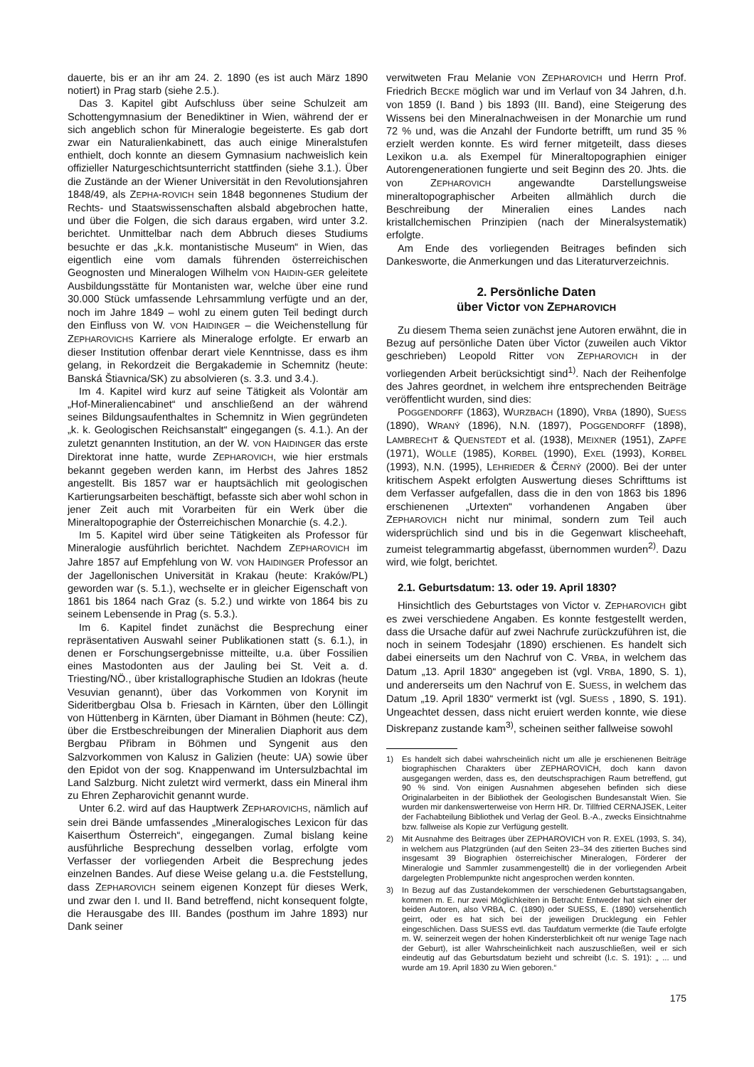dauerte, bis er an ihr am 24. 2. 1890 (es ist auch März 1890 notiert) in Prag starb (siehe 2.5.).
Das 3. Kapitel gibt Aufschluss über seine Schulzeit am Schottengymnasium der Benediktiner in Wien, während der er sich angeblich schon für Mineralogie begeisterte. Es gab dort zwar ein Naturalienkabinett, das auch einige Mineralstufen enthielt, doch konnte an diesem Gymnasium nachweislich kein offizieller Naturgeschichtsunterricht stattfinden (siehe 3.1.). Über die Zustände an der Wiener Universität in den Revolutionsjahren 1848/49, als ZEPHA-ROVICH sein 1848 begonnenes Studium der Rechts- und Staatswissenschaften alsbald abgebrochen hatte, und über die Folgen, die sich daraus ergaben, wird unter 3.2. berichtet. Unmittelbar nach dem Abbruch dieses Studiums besuchte er das „k.k. montanistische Museum“ in Wien, das eigentlich eine vom damals führenden österreichischen Geognosten und Mineralogen Wilhelm VON HAIDIN-GER geleitete Ausbildungsstätte für Montanisten war, welche über eine rund 30.000 Stück umfassende Lehrsammlung verfügte und an der, noch im Jahre 1849 – wohl zu einem guten Teil bedingt durch den Einfluss von W. VON HAIDINGER – die Weichenstellung für ZEPHAROVICHS Karriere als Mineraloge erfolgte. Er erwarb an dieser Institution offenbar derart viele Kenntnisse, dass es ihm gelang, in Rekordzeit die Bergakademie in Schemnitz (heute: Banská Štiavnica/SK) zu absolvieren (s. 3.3. und 3.4.).
Im 4. Kapitel wird kurz auf seine Tätigkeit als Volontär am „Hof-Mineraliencabinet“ und anschließend an der während seines Bildungsaufenthaltes in Schemnitz in Wien gegründeten „k. k. Geologischen Reichsanstalt“ eingegangen (s. 4.1.). An der zuletzt genannten Institution, an der W. VON HAIDINGER das erste Direktorat inne hatte, wurde ZEPHAROVICH, wie hier erstmals bekannt gegeben werden kann, im Herbst des Jahres 1852 angestellt. Bis 1857 war er hauptsächlich mit geologischen Kartierungsarbeiten beschäftigt, befasste sich aber wohl schon in jener Zeit auch mit Vorarbeiten für ein Werk über die Mineraltopographie der Österreichischen Monarchie (s. 4.2.).
Im 5. Kapitel wird über seine Tätigkeiten als Professor für Mineralogie ausführlich berichtet. Nachdem ZEPHAROVICH im Jahre 1857 auf Empfehlung von W. VON HAIDINGER Professor an der Jagellonischen Universität in Krakau (heute: Kraków/PL) geworden war (s. 5.1.), wechselte er in gleicher Eigenschaft von 1861 bis 1864 nach Graz (s. 5.2.) und wirkte von 1864 bis zu seinem Lebensende in Prag (s. 5.3.).
Im 6. Kapitel findet zunächst die Besprechung einer repräsentativen Auswahl seiner Publikationen statt (s. 6.1.), in denen er Forschungsergebnisse mitteilte, u.a. über Fossilien eines Mastodonten aus der Jauling bei St. Veit a. d. Triesting/NÖ., über kristallographische Studien an Idokras (heute Vesuvian genannt), über das Vorkommen von Korynit im Sideritbergbau Olsa b. Friesach in Kärnten, über den Löllingit von Hüttenberg in Kärnten, über Diamant in Böhmen (heute: CZ), über die Erstbeschreibungen der Mineralien Diaphorit aus dem Bergbau Přibram in Böhmen und Syngenit aus den Salzvorkommen von Kalusz in Galizien (heute: UA) sowie über den Epidot von der sog. Knappenwand im Untersulzbachtal im Land Salzburg. Nicht zuletzt wird vermerkt, dass ein Mineral ihm zu Ehren Zepharovichit genannt wurde.
Unter 6.2. wird auf das Hauptwerk ZEPHAROVICHS, nämlich auf sein drei Bände umfassendes „Mineralogisches Lexicon für das Kaiserthum Österreich“, eingegangen. Zumal bislang keine ausführliche Besprechung desselben vorlag, erfolgte vom Verfasser der vorliegenden Arbeit die Besprechung jedes einzelnen Bandes. Auf diese Weise gelang u.a. die Feststellung, dass ZEPHAROVICH seinem eigenen Konzept für dieses Werk, und zwar den I. und II. Band betreffend, nicht konsequent folgte, die Herausgabe des III. Bandes (posthum im Jahre 1893) nur Dank seiner
verwitweten Frau Melanie VON ZEPHAROVICH und Herrn Prof. Friedrich BECKE möglich war und im Verlauf von 34 Jahren, d.h. von 1859 (I. Band ) bis 1893 (III. Band), eine Steigerung des Wissens bei den Mineralnachweisen in der Monarchie um rund 72 % und, was die Anzahl der Fundorte betrifft, um rund 35 % erzielt werden konnte. Es wird ferner mitgeteilt, dass dieses Lexikon u.a. als Exempel für Mineraltopographien einiger Autorengenerationen fungierte und seit Beginn des 20. Jhts. die von ZEPHAROVICH angewandte Darstellungsweise mineraltopographischer Arbeiten allmählich durch die Beschreibung der Mineralien eines Landes nach kristallchemischen Prinzipien (nach der Mineralsystematik) erfolgte.
Am Ende des vorliegenden Beitrages befinden sich Dankesworte, die Anmerkungen und das Literaturverzeichnis.
2. Persönliche Daten
über Victor VON ZEPHAROVICH
Zu diesem Thema seien zunächst jene Autoren erwähnt, die in Bezug auf persönliche Daten über Victor (zuweilen auch Viktor geschrieben) Leopold Ritter VON ZEPHAROVICH in der vorliegenden Arbeit berücksichtigt sind<sup>1)</sup>. Nach der Reihenfolge des Jahres geordnet, in welchem ihre entsprechenden Beiträge veröffentlicht wurden, sind dies:
POGGENDORFF (1863), WURZBACH (1890), VRBA (1890), SUESS (1890), WRANÝ (1896), N.N. (1897), POGGENDORFF (1898), LAMBRECHT & QUENSTEDT et al. (1938), MEIXNER (1951), ZAPFE (1971), WÖLLE (1985), KORBEL (1990), EXEL (1993), KORBEL (1993), N.N. (1995), LEHRIEDER & ČERNÝ (2000). Bei der unter kritischem Aspekt erfolgten Auswertung dieses Schrifttums ist dem Verfasser aufgefallen, dass die in den von 1863 bis 1896 erschienenen „Urtexten“ vorhandenen Angaben über ZEPHAROVICH nicht nur minimal, sondern zum Teil auch widersprüchlich sind und bis in die Gegenwart klischeehaft, zumeist telegrammartig abgefasst, übernommen wurden<sup>2)</sup>. Dazu wird, wie folgt, berichtet.
2.1. Geburtsdatum: 13. oder 19. April 1830?
Hinsichtlich des Geburtstages von Victor v. ZEPHAROVICH gibt es zwei verschiedene Angaben. Es konnte festgestellt werden, dass die Ursache dafür auf zwei Nachrufe zurückzuführen ist, die noch in seinem Todesjahr (1890) erschienen. Es handelt sich dabei einerseits um den Nachruf von C. VRBA, in welchem das Datum „13. April 1830“ angegeben ist (vgl. VRBA, 1890, S. 1), und andererseits um den Nachruf von E. SUESS, in welchem das Datum „19. April 1830“ vermerkt ist (vgl. SUESS , 1890, S. 191). Ungeachtet dessen, dass nicht eruiert werden konnte, wie diese Diskrepanz zustande kam<sup>3)</sup>, scheinen seither fallweise sowohl
1) Es handelt sich dabei wahrscheinlich nicht um alle je erschienenen Beiträge biographischen Charakters über ZEPHAROVICH, doch kann davon ausgegangen werden, dass es, den deutschsprachigen Raum betreffend, gut 90 % sind. Von einigen Ausnahmen abgesehen befinden sich diese Originalarbeiten in der Bibliothek der Geologischen Bundesanstalt Wien. Sie wurden mir dankenswerterweise von Herrn HR. Dr. Tillfried CERNAJSEK, Leiter der Fachabteilung Bibliothek und Verlag der Geol. B.-A., zwecks Einsichtnahme bzw. fallweise als Kopie zur Verfügung gestellt.
2) Mit Ausnahme des Beitrages über ZEPHAROVICH von R. EXEL (1993, S. 34), in welchem aus Platzgründen (auf den Seiten 23–34 des zitierten Buches sind insgesamt 39 Biographien österreichischer Mineralogen, Förderer der Mineralogie und Sammler zusammengestellt) die in der vorliegenden Arbeit dargelegten Problempunkte nicht angesprochen werden konnten.
3) In Bezug auf das Zustandekommen der verschiedenen Geburtstagsangaben, kommen m. E. nur zwei Möglichkeiten in Betracht: Entweder hat sich einer der beiden Autoren, also VRBA, C. (1890) oder SUESS, E. (1890) versehentlich geirrt, oder es hat sich bei der jeweiligen Drucklegung ein Fehler eingeschlichen. Dass SUESS evtl. das Taufdatum vermerkte (die Taufe erfolgte m. W. seinerzeit wegen der hohen Kindersterblichkeit oft nur wenige Tage nach der Geburt), ist aller Wahrscheinlichkeit nach auszuschließen, weil er sich eindeutig auf das Geburtsdatum bezieht und schreibt (l.c. S. 191): „ ... und wurde am 19. April 1830 zu Wien geboren.“
175